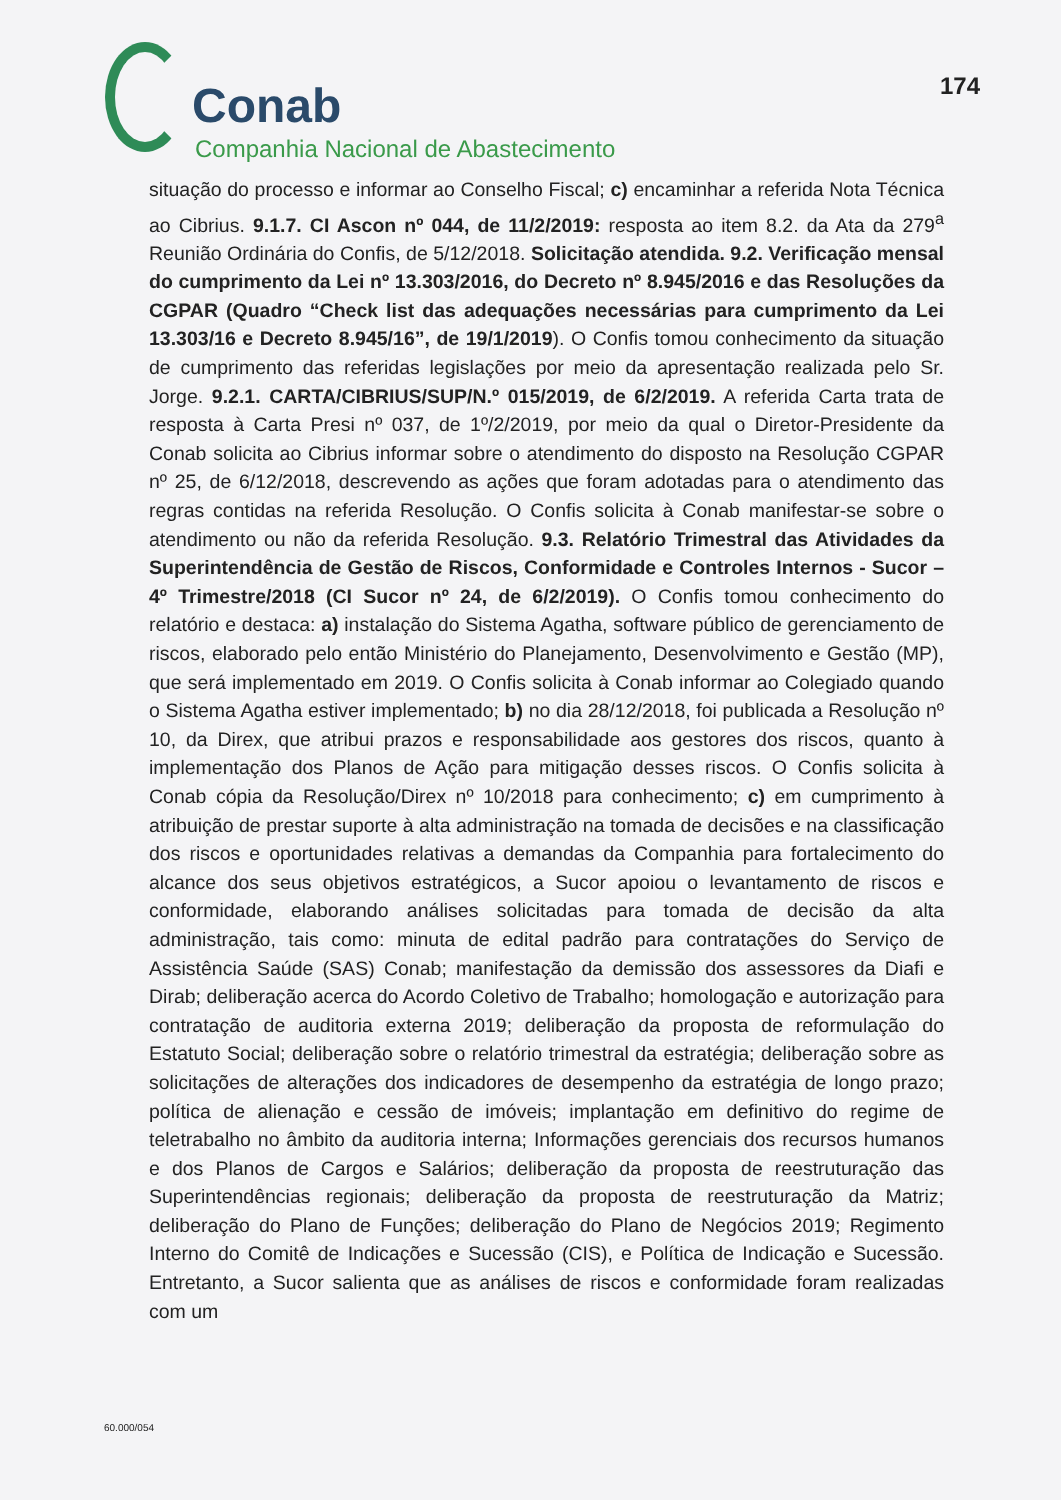Conab
Companhia Nacional de Abastecimento
174
situação do processo e informar ao Conselho Fiscal; c) encaminhar a referida Nota Técnica ao Cibrius. 9.1.7. CI Ascon nº 044, de 11/2/2019: resposta ao item 8.2. da Ata da 279<sup>a</sup> Reunião Ordinária do Confis, de 5/12/2018. Solicitação atendida. 9.2. Verificação mensal do cumprimento da Lei nº 13.303/2016, do Decreto nº 8.945/2016 e das Resoluções da CGPAR (Quadro “Check list das adequações necessárias para cumprimento da Lei 13.303/16 e Decreto 8.945/16”, de 19/1/2019). O Confis tomou conhecimento da situação de cumprimento das referidas legislações por meio da apresentação realizada pelo Sr. Jorge. 9.2.1. CARTA/CIBRIUS/SUP/N.º 015/2019, de 6/2/2019. A referida Carta trata de resposta à Carta Presi nº 037, de 1º/2/2019, por meio da qual o Diretor-Presidente da Conab solicita ao Cibrius informar sobre o atendimento do disposto na Resolução CGPAR nº 25, de 6/12/2018, descrevendo as ações que foram adotadas para o atendimento das regras contidas na referida Resolução. O Confis solicita à Conab manifestar-se sobre o atendimento ou não da referida Resolução. 9.3. Relatório Trimestral das Atividades da Superintendência de Gestão de Riscos, Conformidade e Controles Internos - Sucor – 4º Trimestre/2018 (CI Sucor nº 24, de 6/2/2019). O Confis tomou conhecimento do relatório e destaca: a) instalação do Sistema Agatha, software público de gerenciamento de riscos, elaborado pelo então Ministério do Planejamento, Desenvolvimento e Gestão (MP), que será implementado em 2019. O Confis solicita à Conab informar ao Colegiado quando o Sistema Agatha estiver implementado; b) no dia 28/12/2018, foi publicada a Resolução nº 10, da Direx, que atribui prazos e responsabilidade aos gestores dos riscos, quanto à implementação dos Planos de Ação para mitigação desses riscos. O Confis solicita à Conab cópia da Resolução/Direx nº 10/2018 para conhecimento; c) em cumprimento à atribuição de prestar suporte à alta administração na tomada de decisões e na classificação dos riscos e oportunidades relativas a demandas da Companhia para fortalecimento do alcance dos seus objetivos estratégicos, a Sucor apoiou o levantamento de riscos e conformidade, elaborando análises solicitadas para tomada de decisão da alta administração, tais como: minuta de edital padrão para contratações do Serviço de Assistência Saúde (SAS) Conab; manifestação da demissão dos assessores da Diafi e Dirab; deliberação acerca do Acordo Coletivo de Trabalho; homologação e autorização para contratação de auditoria externa 2019; deliberação da proposta de reformulação do Estatuto Social; deliberação sobre o relatório trimestral da estratégia; deliberação sobre as solicitações de alterações dos indicadores de desempenho da estratégia de longo prazo; política de alienação e cessão de imóveis; implantação em definitivo do regime de teletrabalho no âmbito da auditoria interna; Informações gerenciais dos recursos humanos e dos Planos de Cargos e Salários; deliberação da proposta de reestruturação das Superintendências regionais; deliberação da proposta de reestruturação da Matriz; deliberação do Plano de Funções; deliberação do Plano de Negócios 2019; Regimento Interno do Comitê de Indicações e Sucessão (CIS), e Política de Indicação e Sucessão. Entretanto, a Sucor salienta que as análises de riscos e conformidade foram realizadas com um
60.000/054